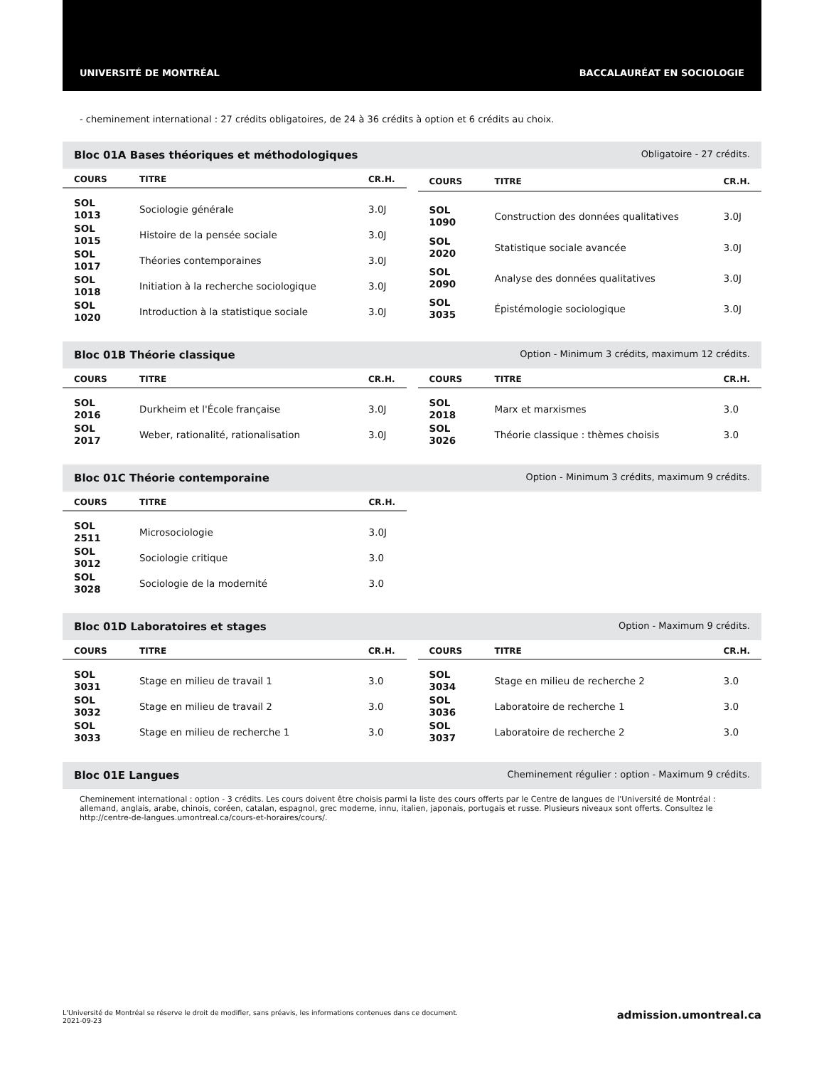UNIVERSITÉ DE MONTRÉAL BACCALAURÉAT EN SOCIOLOGIE
- cheminement international : 27 crédits obligatoires, de 24 à 36 crédits à option et 6 crédits au choix.
Bloc 01A Bases théoriques et méthodologiques Obligatoire - 27 crédits.
| COURS | TITRE | CR.H. |
| --- | --- | --- |
| SOL 1013 | Sociologie générale | 3.0J |
| SOL 1015 | Histoire de la pensée sociale | 3.0J |
| SOL 1017 | Théories contemporaines | 3.0J |
| SOL 1018 | Initiation à la recherche sociologique | 3.0J |
| SOL 1020 | Introduction à la statistique sociale | 3.0J |
| COURS | TITRE | CR.H. |
| --- | --- | --- |
| SOL 1090 | Construction des données qualitatives | 3.0J |
| SOL 2020 | Statistique sociale avancée | 3.0J |
| SOL 2090 | Analyse des données qualitatives | 3.0J |
| SOL 3035 | Épistémologie sociologique | 3.0J |
Bloc 01B Théorie classique Option - Minimum 3 crédits, maximum 12 crédits.
| COURS | TITRE | CR.H. |
| --- | --- | --- |
| SOL 2016 | Durkheim et l'École française | 3.0J |
| SOL 2017 | Weber, rationalité, rationalisation | 3.0J |
| COURS | TITRE | CR.H. |
| --- | --- | --- |
| SOL 2018 | Marx et marxismes | 3.0 |
| SOL 3026 | Théorie classique : thèmes choisis | 3.0 |
Bloc 01C Théorie contemporaine Option - Minimum 3 crédits, maximum 9 crédits.
| COURS | TITRE | CR.H. |
| --- | --- | --- |
| SOL 2511 | Microsociologie | 3.0J |
| SOL 3012 | Sociologie critique | 3.0 |
| SOL 3028 | Sociologie de la modernité | 3.0 |
Bloc 01D Laboratoires et stages Option - Maximum 9 crédits.
| COURS | TITRE | CR.H. |
| --- | --- | --- |
| SOL 3031 | Stage en milieu de travail 1 | 3.0 |
| SOL 3032 | Stage en milieu de travail 2 | 3.0 |
| SOL 3033 | Stage en milieu de recherche 1 | 3.0 |
| COURS | TITRE | CR.H. |
| --- | --- | --- |
| SOL 3034 | Stage en milieu de recherche 2 | 3.0 |
| SOL 3036 | Laboratoire de recherche 1 | 3.0 |
| SOL 3037 | Laboratoire de recherche 2 | 3.0 |
Bloc 01E Langues Cheminement régulier : option - Maximum 9 crédits.
Cheminement international : option - 3 crédits. Les cours doivent être choisis parmi la liste des cours offerts par le Centre de langues de l'Université de Montréal : allemand, anglais, arabe, chinois, coréen, catalan, espagnol, grec moderne, innu, italien, japonais, portugais et russe. Plusieurs niveaux sont offerts. Consultez le http://centre-de-langues.umontreal.ca/cours-et-horaires/cours/.
L'Université de Montréal se réserve le droit de modifier, sans préavis, les informations contenues dans ce document.
2021-09-23 admission.umontreal.ca